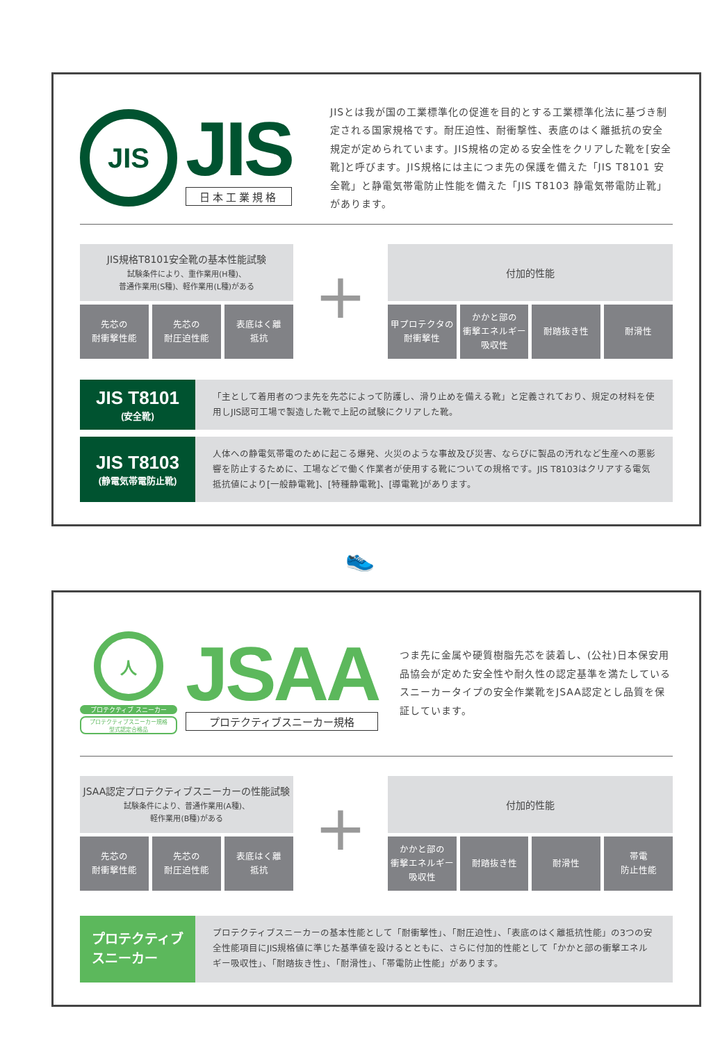JIS
JIS
日本工業規格
JISとは我が国の工業標準化の促進を目的とする工業標準化法に基づき制定される国家規格です。耐圧迫性、耐衝撃性、表底のはく離抵抗の安全規定が定められています。JIS規格の定める安全性をクリアした靴を[安全靴]と呼びます。JIS規格には主につま先の保護を備えた「JIS T8101 安全靴」と静電気帯電防止性能を備えた「JIS T8103 静電気帯電防止靴」があります。
JIS規格T8101安全靴の基本性能試験
試験条件により、重作業用(H種)、
普通作業用(S種)、軽作業用(L種)がある
先芯の
耐衝撃性能
先芯の
耐圧迫性能
表底はく離
抵抗
+
付加的性能
甲プロテクタの
耐衝撃性
かかと部の
衝撃エネルギー
吸収性
耐踏抜き性 耐滑性
JIS T8101
(安全靴)
「主として着用者のつま先を先芯によって防護し、滑り止めを備える靴」と定義されており、規定の材料を使用しJIS認可工場で製造した靴で上記の試験にクリアした靴。
JIS T8103
(静電気帯電防止靴)
人体への静電気帯電のために起こる爆発、火災のような事故及び災害、ならびに製品の汚れなど生産への悪影響を防止するために、工場などで働く作業者が使用する靴についての規格です。JIS T8103はクリアする電気抵抗値により[一般静電靴]、[特種静電靴]、[導電靴]があります。
👟
人
プロテクティブ スニーカー
プロテクティブスニーカー規格
型式認定合格品
JSAA
プロテクティブスニーカー規格
つま先に金属や硬質樹脂先芯を装着し、(公社)日本保安用品協会が定めた安全性や耐久性の認定基準を満たしているスニーカータイプの安全作業靴をJSAA認定とし品質を保証しています。
JSAA認定プロテクティブスニーカーの性能試験
試験条件により、普通作業用(A種)、
軽作業用(B種)がある
先芯の
耐衝撃性能
先芯の
耐圧迫性能
表底はく離
抵抗
+
付加的性能
かかと部の
衝撃エネルギー
吸収性
耐踏抜き性 耐滑性 帯電
防止性能
プロテクティブ
スニーカー
プロテクティブスニーカーの基本性能として「耐衝撃性」、「耐圧迫性」、「表底のはく離抵抗性能」の3つの安全性能項目にJIS規格値に準じた基準値を設けるとともに、さらに付加的性能として「かかと部の衝撃エネルギー吸収性」、「耐踏抜き性」、「耐滑性」、「帯電防止性能」があります。